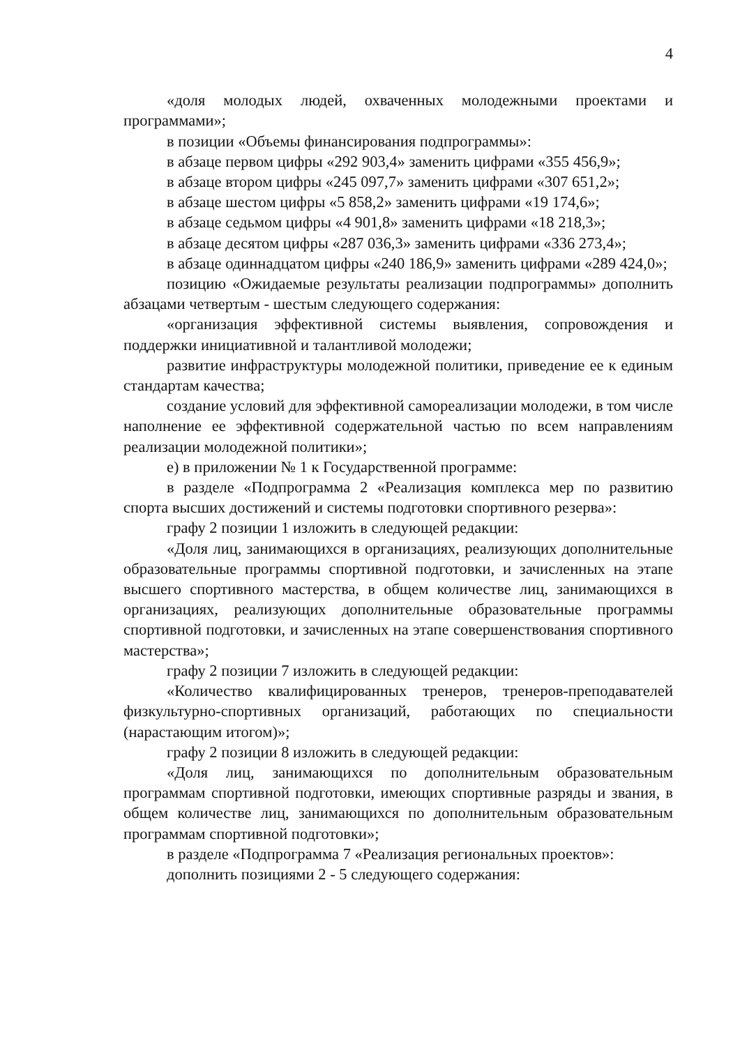4
«доля молодых людей, охваченных молодежными проектами и программами»;
в позиции «Объемы финансирования подпрограммы»:
в абзаце первом цифры «292 903,4» заменить цифрами «355 456,9»;
в абзаце втором цифры «245 097,7» заменить цифрами «307 651,2»;
в абзаце шестом цифры «5 858,2» заменить цифрами «19 174,6»;
в абзаце седьмом цифры «4 901,8» заменить цифрами «18 218,3»;
в абзаце десятом цифры «287 036,3» заменить цифрами «336 273,4»;
в абзаце одиннадцатом цифры «240 186,9» заменить цифрами «289 424,0»;
позицию «Ожидаемые результаты реализации подпрограммы» дополнить абзацами четвертым - шестым следующего содержания:
«организация эффективной системы выявления, сопровождения и поддержки инициативной и талантливой молодежи;
развитие инфраструктуры молодежной политики, приведение ее к единым стандартам качества;
создание условий для эффективной самореализации молодежи, в том числе наполнение ее эффективной содержательной частью по всем направлениям реализации молодежной политики»;
е) в приложении № 1 к Государственной программе:
в разделе «Подпрограмма 2 «Реализация комплекса мер по развитию спорта высших достижений и системы подготовки спортивного резерва»:
графу 2 позиции 1 изложить в следующей редакции:
«Доля лиц, занимающихся в организациях, реализующих дополнительные образовательные программы спортивной подготовки, и зачисленных на этапе высшего спортивного мастерства, в общем количестве лиц, занимающихся в организациях, реализующих дополнительные образовательные программы спортивной подготовки, и зачисленных на этапе совершенствования спортивного мастерства»;
графу 2 позиции 7 изложить в следующей редакции:
«Количество квалифицированных тренеров, тренеров-преподавателей физкультурно-спортивных организаций, работающих по специальности (нарастающим итогом)»;
графу 2 позиции 8 изложить в следующей редакции:
«Доля лиц, занимающихся по дополнительным образовательным программам спортивной подготовки, имеющих спортивные разряды и звания, в общем количестве лиц, занимающихся по дополнительным образовательным программам спортивной подготовки»;
в разделе «Подпрограмма 7 «Реализация региональных проектов»:
дополнить позициями 2 - 5 следующего содержания: